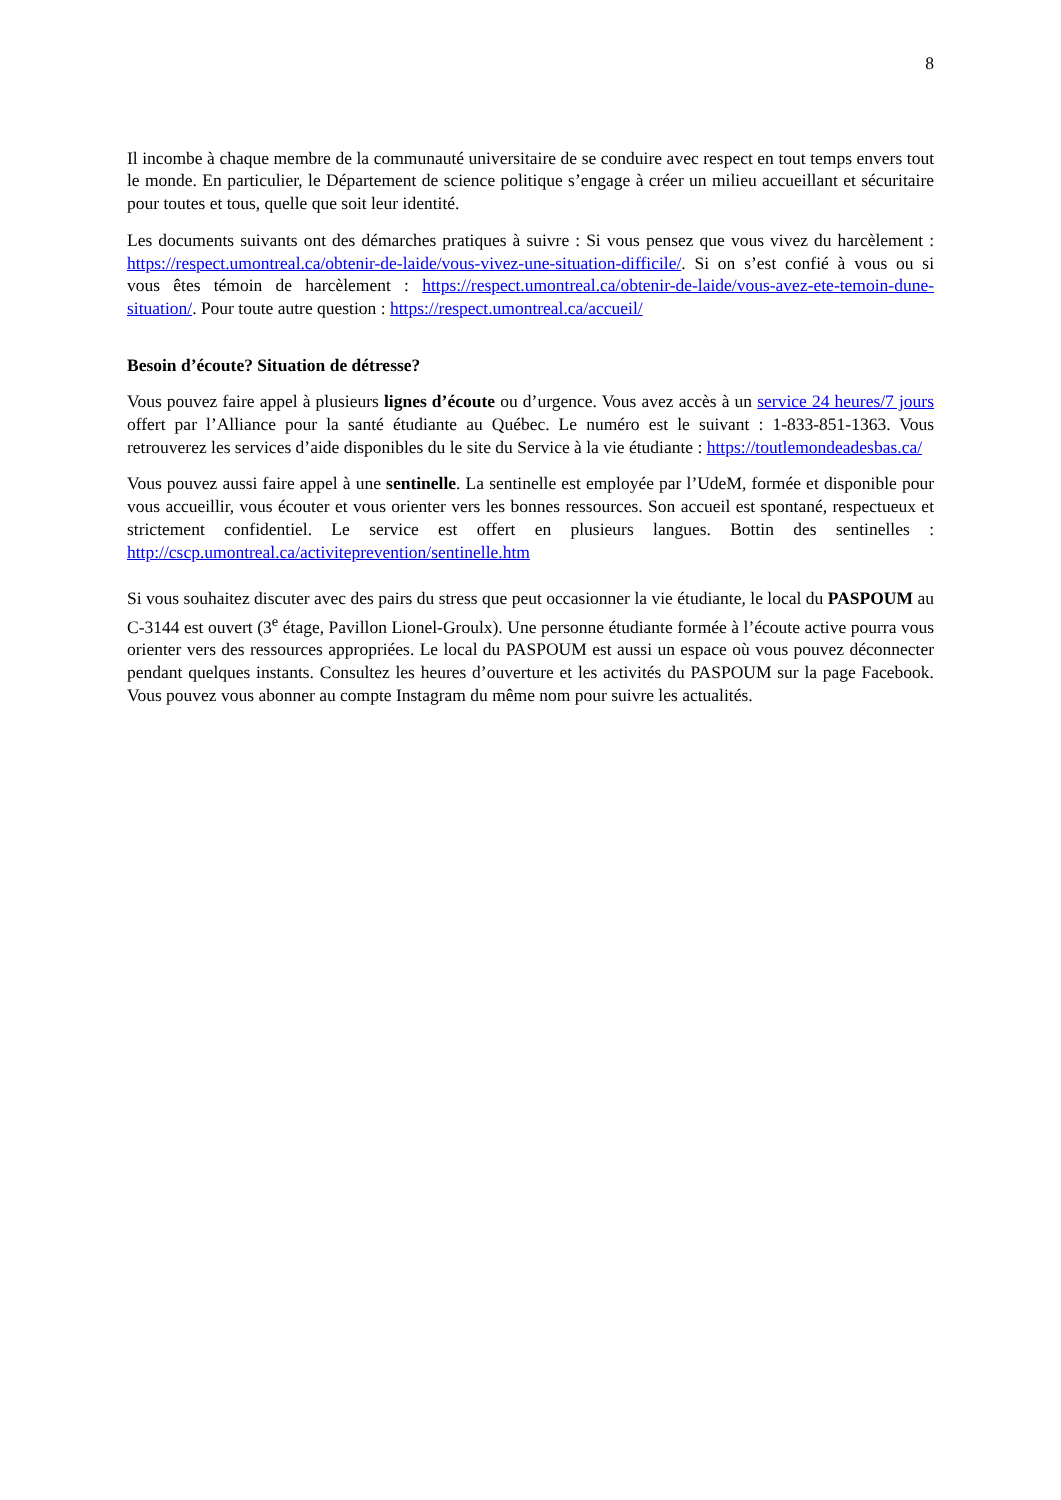8
Il incombe à chaque membre de la communauté universitaire de se conduire avec respect en tout temps envers tout le monde. En particulier, le Département de science politique s’engage à créer un milieu accueillant et sécuritaire pour toutes et tous, quelle que soit leur identité.
Les documents suivants ont des démarches pratiques à suivre : Si vous pensez que vous vivez du harcèlement : https://respect.umontreal.ca/obtenir-de-laide/vous-vivez-une-situation-difficile/. Si on s’est confié à vous ou si vous êtes témoin de harcèlement : https://respect.umontreal.ca/obtenir-de-laide/vous-avez-ete-temoin-dune-situation/. Pour toute autre question : https://respect.umontreal.ca/accueil/
Besoin d’écoute? Situation de détresse?
Vous pouvez faire appel à plusieurs lignes d’écoute ou d’urgence. Vous avez accès à un service 24 heures/7 jours offert par l’Alliance pour la santé étudiante au Québec. Le numéro est le suivant : 1-833-851-1363. Vous retrouverez les services d’aide disponibles du le site du Service à la vie étudiante : https://toutlemondeadesbas.ca/
Vous pouvez aussi faire appel à une sentinelle. La sentinelle est employée par l’UdeM, formée et disponible pour vous accueillir, vous écouter et vous orienter vers les bonnes ressources. Son accueil est spontané, respectueux et strictement confidentiel. Le service est offert en plusieurs langues. Bottin des sentinelles : http://cscp.umontreal.ca/activiteprevention/sentinelle.htm
Si vous souhaitez discuter avec des pairs du stress que peut occasionner la vie étudiante, le local du PASPOUM au C-3144 est ouvert (3<sup>e</sup> étage, Pavillon Lionel-Groulx). Une personne étudiante formée à l’écoute active pourra vous orienter vers des ressources appropriées. Le local du PASPOUM est aussi un espace où vous pouvez déconnecter pendant quelques instants. Consultez les heures d’ouverture et les activités du PASPOUM sur la page Facebook. Vous pouvez vous abonner au compte Instagram du même nom pour suivre les actualités.